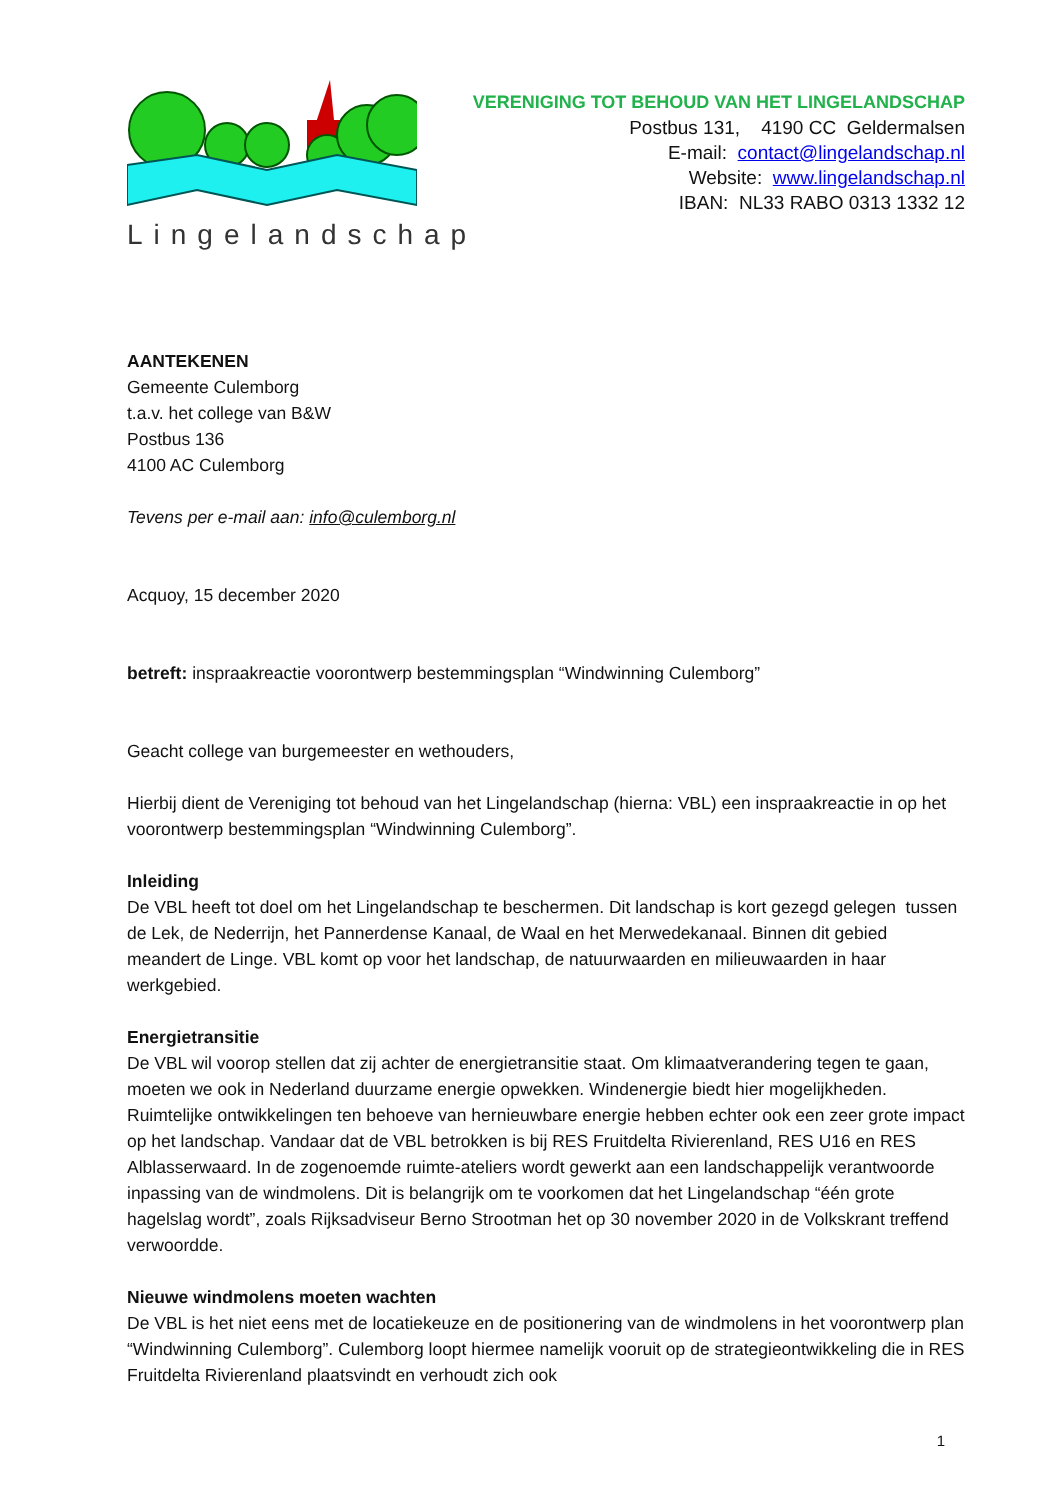Lingelandschap
VERENIGING TOT BEHOUD VAN HET LINGELANDSCHAP
Postbus 131, 4190 CC Geldermalsen
E-mail: contact@lingelandschap.nl
Website: www.lingelandschap.nl
IBAN: NL33 RABO 0313 1332 12
AANTEKENEN
Gemeente Culemborg
t.a.v. het college van B&W
Postbus 136
4100 AC Culemborg
Tevens per e-mail aan: info@culemborg.nl
Acquoy, 15 december 2020
betreft: inspraakreactie voorontwerp bestemmingsplan “Windwinning Culemborg”
Geacht college van burgemeester en wethouders,
Hierbij dient de Vereniging tot behoud van het Lingelandschap (hierna: VBL) een inspraakreactie in op het voorontwerp bestemmingsplan “Windwinning Culemborg”.
Inleiding
De VBL heeft tot doel om het Lingelandschap te beschermen. Dit landschap is kort gezegd gelegen tussen de Lek, de Nederrijn, het Pannerdense Kanaal, de Waal en het Merwedekanaal. Binnen dit gebied meandert de Linge. VBL komt op voor het landschap, de natuurwaarden en milieuwaarden in haar werkgebied.
Energietransitie
De VBL wil voorop stellen dat zij achter de energietransitie staat. Om klimaatverandering tegen te gaan, moeten we ook in Nederland duurzame energie opwekken. Windenergie biedt hier mogelijkheden. Ruimtelijke ontwikkelingen ten behoeve van hernieuwbare energie hebben echter ook een zeer grote impact op het landschap. Vandaar dat de VBL betrokken is bij RES Fruitdelta Rivierenland, RES U16 en RES Alblasserwaard. In de zogenoemde ruimte-ateliers wordt gewerkt aan een landschappelijk verantwoorde inpassing van de windmolens. Dit is belangrijk om te voorkomen dat het Lingelandschap “één grote hagelslag wordt”, zoals Rijksadviseur Berno Strootman het op 30 november 2020 in de Volkskrant treffend verwoordde.
Nieuwe windmolens moeten wachten
De VBL is het niet eens met de locatiekeuze en de positionering van de windmolens in het voorontwerp plan “Windwinning Culemborg”. Culemborg loopt hiermee namelijk vooruit op de strategieontwikkeling die in RES Fruitdelta Rivierenland plaatsvindt en verhoudt zich ook
1